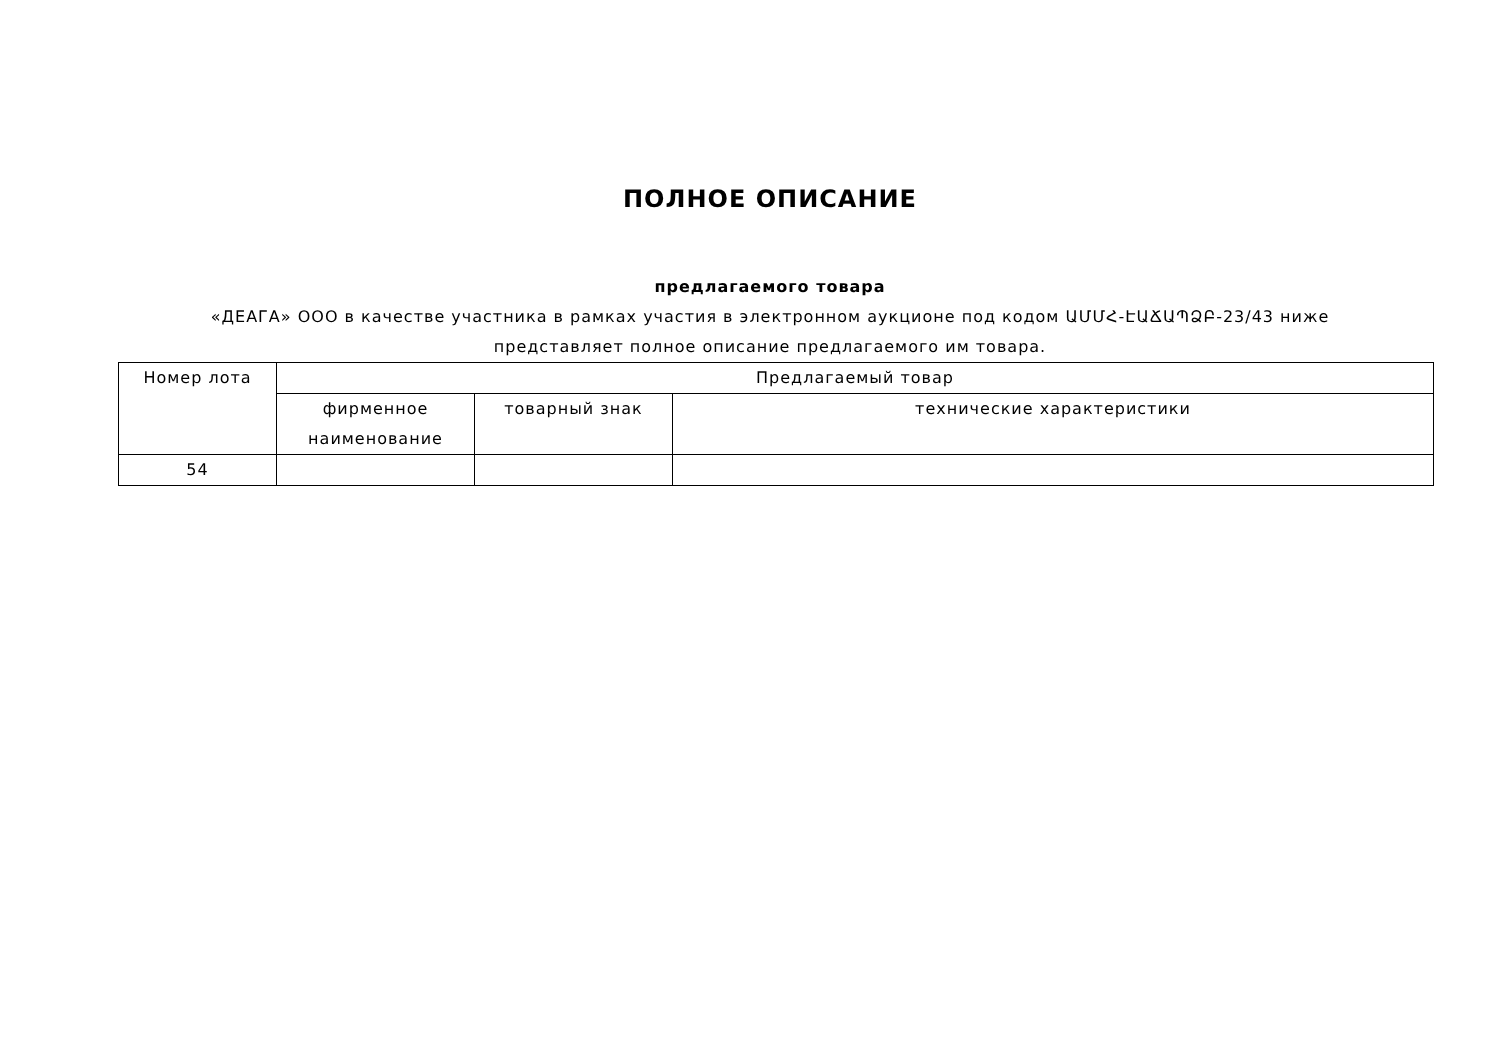ПОЛНОЕ ОПИСАНИЕ
предлагаемого товара
«ДЕАГА» ООО в качестве участника в рамках участия в электронном аукционе под кодом ԱՄՄՀ-ԷԱՃԱՊՁԲ-23/43 ниже представляет полное описание предлагаемого им товара.
| Номер лота | Предлагаемый товар | | |
| --- | --- | --- | --- |
| | фирменное наименование | товарный знак | технические характеристики |
| 54 | | | |